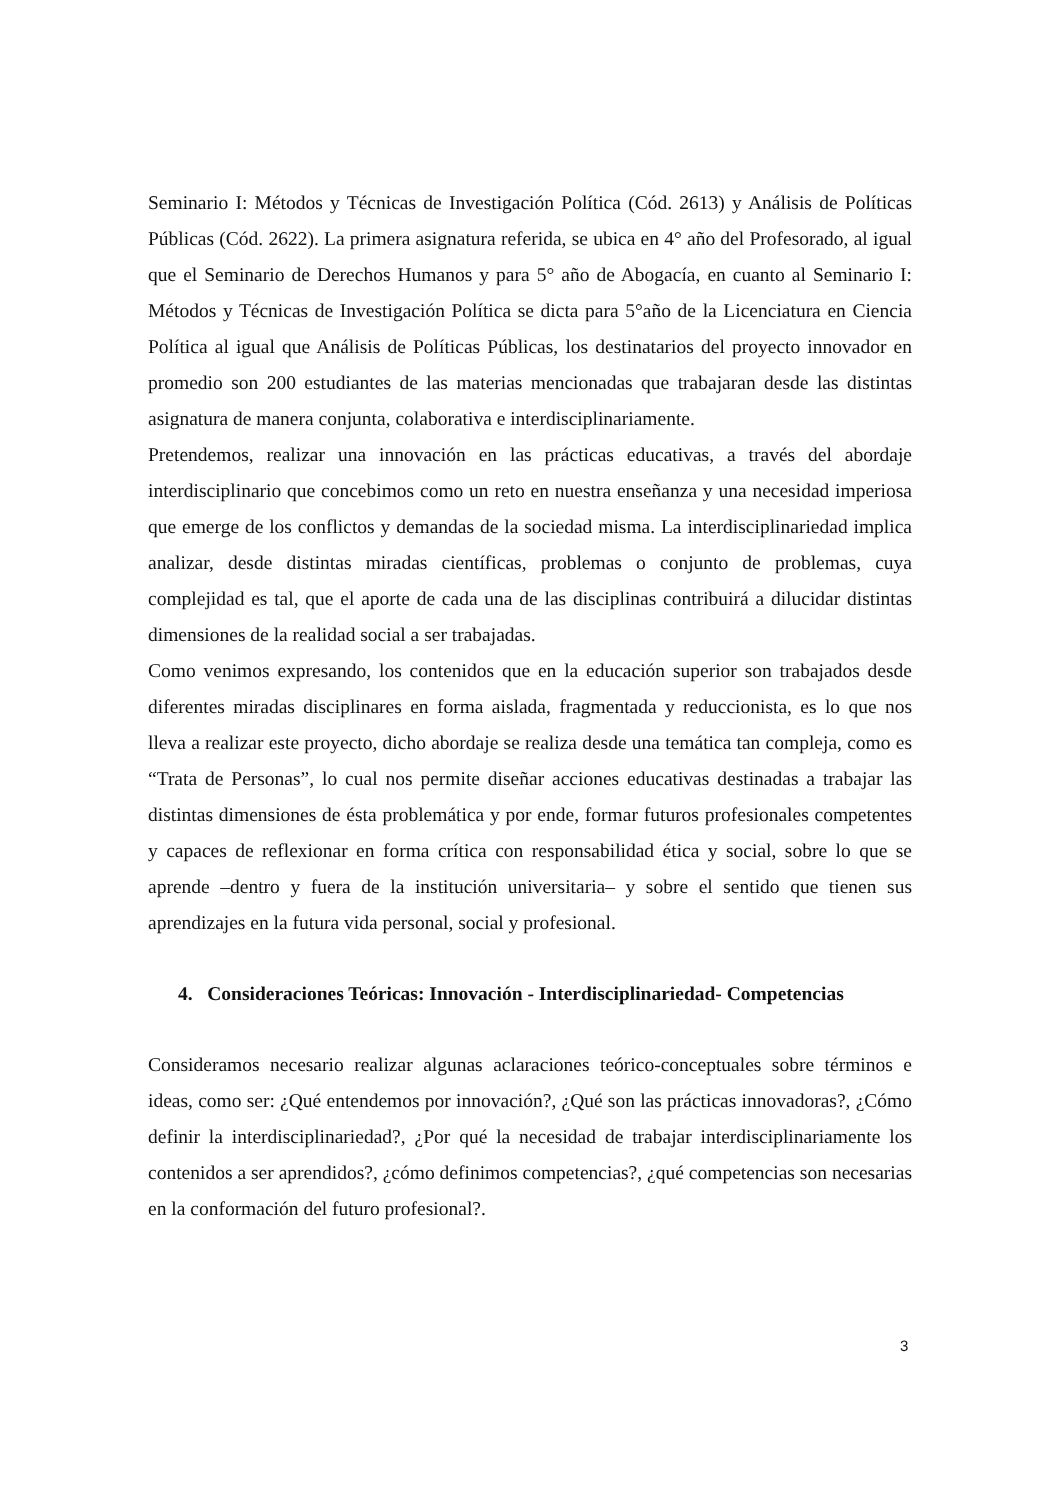Seminario I: Métodos y Técnicas de Investigación Política (Cód. 2613) y Análisis de Políticas Públicas (Cód. 2622). La primera asignatura referida, se ubica en 4° año del Profesorado, al igual que el Seminario de Derechos Humanos y para 5° año de Abogacía, en cuanto al Seminario I: Métodos y Técnicas de Investigación Política se dicta para 5°año de la Licenciatura en Ciencia Política al igual que Análisis de Políticas Públicas, los destinatarios del proyecto innovador en promedio son 200 estudiantes de las materias mencionadas que trabajaran desde las distintas asignatura de manera conjunta, colaborativa e interdisciplinariamente.
Pretendemos, realizar una innovación en las prácticas educativas, a través del abordaje interdisciplinario que concebimos como un reto en nuestra enseñanza y una necesidad imperiosa que emerge de los conflictos y demandas de la sociedad misma. La interdisciplinariedad implica analizar, desde distintas miradas científicas, problemas o conjunto de problemas, cuya complejidad es tal, que el aporte de cada una de las disciplinas contribuirá a dilucidar distintas dimensiones de la realidad social a ser trabajadas.
Como venimos expresando, los contenidos que en la educación superior son trabajados desde diferentes miradas disciplinares en forma aislada, fragmentada y reduccionista, es lo que nos lleva a realizar este proyecto, dicho abordaje se realiza desde una temática tan compleja, como es “Trata de Personas”, lo cual nos permite diseñar acciones educativas destinadas a trabajar las distintas dimensiones de ésta problemática y por ende, formar futuros profesionales competentes y capaces de reflexionar en forma crítica con responsabilidad ética y social, sobre lo que se aprende –dentro y fuera de la institución universitaria– y sobre el sentido que tienen sus aprendizajes en la futura vida personal, social y profesional.
4. Consideraciones Teóricas: Innovación - Interdisciplinariedad- Competencias
Consideramos necesario realizar algunas aclaraciones teórico-conceptuales sobre términos e ideas, como ser: ¿Qué entendemos por innovación?, ¿Qué son las prácticas innovadoras?, ¿Cómo definir la interdisciplinariedad?, ¿Por qué la necesidad de trabajar interdisciplinariamente los contenidos a ser aprendidos?, ¿cómo definimos competencias?, ¿qué competencias son necesarias en la conformación del futuro profesional?.
3